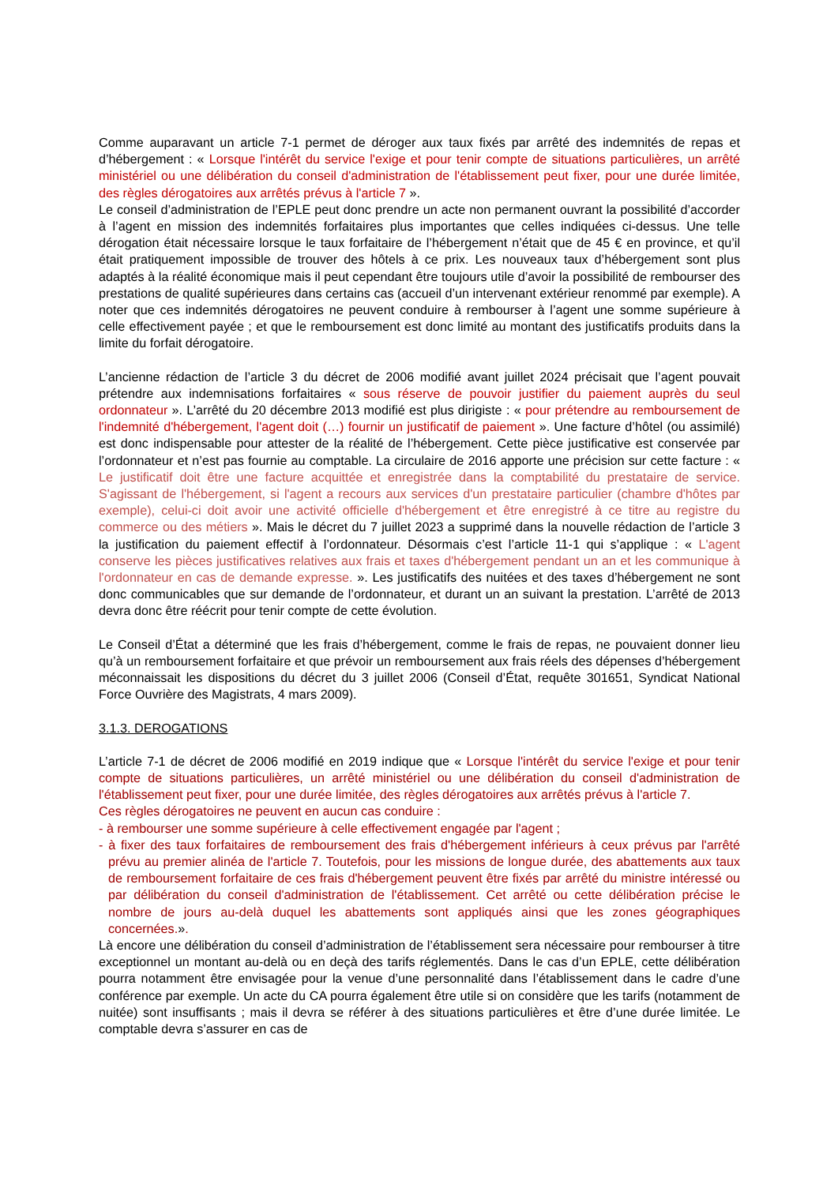Comme auparavant un article 7-1 permet de déroger aux taux fixés par arrêté des indemnités de repas et d’hébergement : « Lorsque l'intérêt du service l'exige et pour tenir compte de situations particulières, un arrêté ministériel ou une délibération du conseil d'administration de l'établissement peut fixer, pour une durée limitée, des règles dérogatoires aux arrêtés prévus à l'article 7 ».
Le conseil d’administration de l’EPLE peut donc prendre un acte non permanent ouvrant la possibilité d’accorder à l’agent en mission des indemnités forfaitaires plus importantes que celles indiquées ci-dessus. Une telle dérogation était nécessaire lorsque le taux forfaitaire de l’hébergement n’était que de 45 € en province, et qu’il était pratiquement impossible de trouver des hôtels à ce prix. Les nouveaux taux d’hébergement sont plus adaptés à la réalité économique mais il peut cependant être toujours utile d’avoir la possibilité de rembourser des prestations de qualité supérieures dans certains cas (accueil d’un intervenant extérieur renommé par exemple). A noter que ces indemnités dérogatoires ne peuvent conduire à rembourser à l’agent une somme supérieure à celle effectivement payée ; et que le remboursement est donc limité au montant des justificatifs produits dans la limite du forfait dérogatoire.
L’ancienne rédaction de l’article 3 du décret de 2006 modifié avant juillet 2024 précisait que l’agent pouvait prétendre aux indemnisations forfaitaires « sous réserve de pouvoir justifier du paiement auprès du seul ordonnateur ». L’arrêté du 20 décembre 2013 modifié est plus dirigiste : « pour prétendre au remboursement de l'indemnité d'hébergement, l'agent doit (…) fournir un justificatif de paiement ». Une facture d’hôtel (ou assimilé) est donc indispensable pour attester de la réalité de l’hébergement. Cette pièce justificative est conservée par l’ordonnateur et n’est pas fournie au comptable. La circulaire de 2016 apporte une précision sur cette facture : « Le justificatif doit être une facture acquittée et enregistrée dans la comptabilité du prestataire de service. S'agissant de l'hébergement, si l'agent a recours aux services d'un prestataire particulier (chambre d'hôtes par exemple), celui-ci doit avoir une activité officielle d'hébergement et être enregistré à ce titre au registre du commerce ou des métiers ». Mais le décret du 7 juillet 2023 a supprimé dans la nouvelle rédaction de l’article 3 la justification du paiement effectif à l’ordonnateur. Désormais c’est l’article 11-1 qui s’applique : « L'agent conserve les pièces justificatives relatives aux frais et taxes d'hébergement pendant un an et les communique à l'ordonnateur en cas de demande expresse. ». Les justificatifs des nuitées et des taxes d’hébergement ne sont donc communicables que sur demande de l’ordonnateur, et durant un an suivant la prestation. L’arrêté de 2013 devra donc être réécrit pour tenir compte de cette évolution.
Le Conseil d’État a déterminé que les frais d’hébergement, comme le frais de repas, ne pouvaient donner lieu qu’à un remboursement forfaitaire et que prévoir un remboursement aux frais réels des dépenses d’hébergement méconnaissait les dispositions du décret du 3 juillet 2006 (Conseil d’État, requête 301651, Syndicat National Force Ouvrière des Magistrats, 4 mars 2009).
3.1.3. DEROGATIONS
L’article 7-1 de décret de 2006 modifié en 2019 indique que « Lorsque l'intérêt du service l'exige et pour tenir compte de situations particulières, un arrêté ministériel ou une délibération du conseil d'administration de l'établissement peut fixer, pour une durée limitée, des règles dérogatoires aux arrêtés prévus à l'article 7.
Ces règles dérogatoires ne peuvent en aucun cas conduire :
- à rembourser une somme supérieure à celle effectivement engagée par l'agent ;
- à fixer des taux forfaitaires de remboursement des frais d'hébergement inférieurs à ceux prévus par l'arrêté prévu au premier alinéa de l'article 7. Toutefois, pour les missions de longue durée, des abattements aux taux de remboursement forfaitaire de ces frais d'hébergement peuvent être fixés par arrêté du ministre intéressé ou par délibération du conseil d'administration de l'établissement. Cet arrêté ou cette délibération précise le nombre de jours au-delà duquel les abattements sont appliqués ainsi que les zones géographiques concernées.».
Là encore une délibération du conseil d’administration de l’établissement sera nécessaire pour rembourser à titre exceptionnel un montant au-delà ou en deçà des tarifs réglementés. Dans le cas d’un EPLE, cette délibération pourra notamment être envisagée pour la venue d’une personnalité dans l’établissement dans le cadre d’une conférence par exemple. Un acte du CA pourra également être utile si on considère que les tarifs (notamment de nuitée) sont insuffisants ; mais il devra se référer à des situations particulières et être d’une durée limitée. Le comptable devra s’assurer en cas de